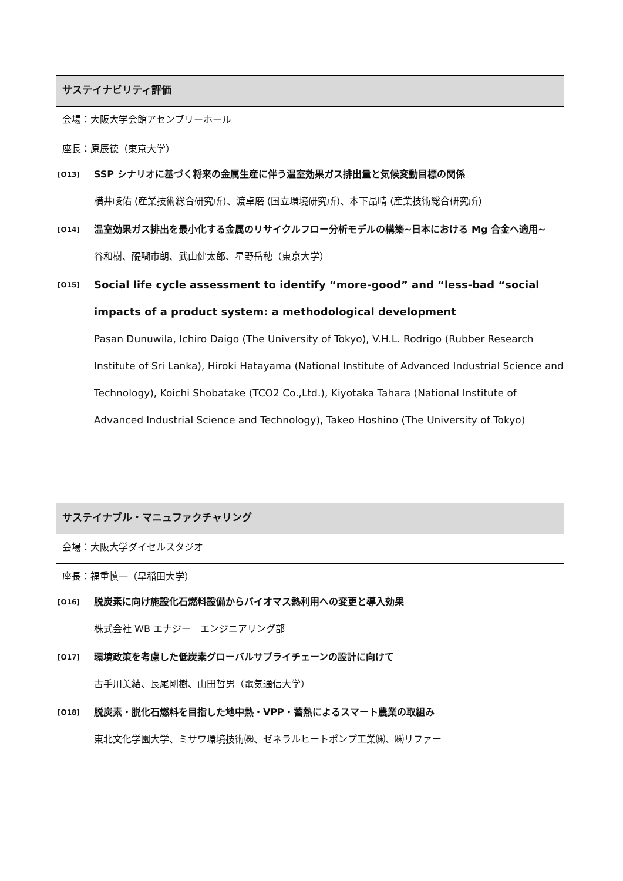サステイナビリティ評価
会場：大阪大学会館アセンブリーホール
座長：原辰徳（東京大学）
[O13]
SSP シナリオに基づく将来の金属生産に伴う温室効果ガス排出量と気候変動目標の関係
横井崚佑 (産業技術総合研究所)、渡卓磨 (国立環境研究所)、本下晶晴 (産業技術総合研究所)
[O14]
温室効果ガス排出を最小化する金属のリサイクルフロー分析モデルの構築~日本における Mg 合金へ適用~
谷和樹、醍醐市朗、武山健太郎、星野岳穂（東京大学）
[O15]
Social life cycle assessment to identify “more-good” and “less-bad “social impacts of a product system: a methodological development
Pasan Dunuwila, Ichiro Daigo (The University of Tokyo), V.H.L. Rodrigo (Rubber Research Institute of Sri Lanka), Hiroki Hatayama (National Institute of Advanced Industrial Science and Technology), Koichi Shobatake (TCO2 Co.,Ltd.), Kiyotaka Tahara (National Institute of Advanced Industrial Science and Technology), Takeo Hoshino (The University of Tokyo)
サステイナブル・マニュファクチャリング
会場：大阪大学ダイセルスタジオ
座長：福重慎一（早稲田大学）
[O16]
脱炭素に向け施設化石燃料設備からバイオマス熱利用への変更と導入効果
株式会社 WB エナジー　エンジニアリング部
[O17]
環境政策を考慮した低炭素グローバルサプライチェーンの設計に向けて
古手川美結、長尾剛樹、山田哲男（電気通信大学）
[O18]
脱炭素・脱化石燃料を目指した地中熱・VPP・蓄熱によるスマート農業の取組み
東北文化学園大学、ミサワ環境技術㈱、ゼネラルヒートポンプ工業㈱、㈱リファー